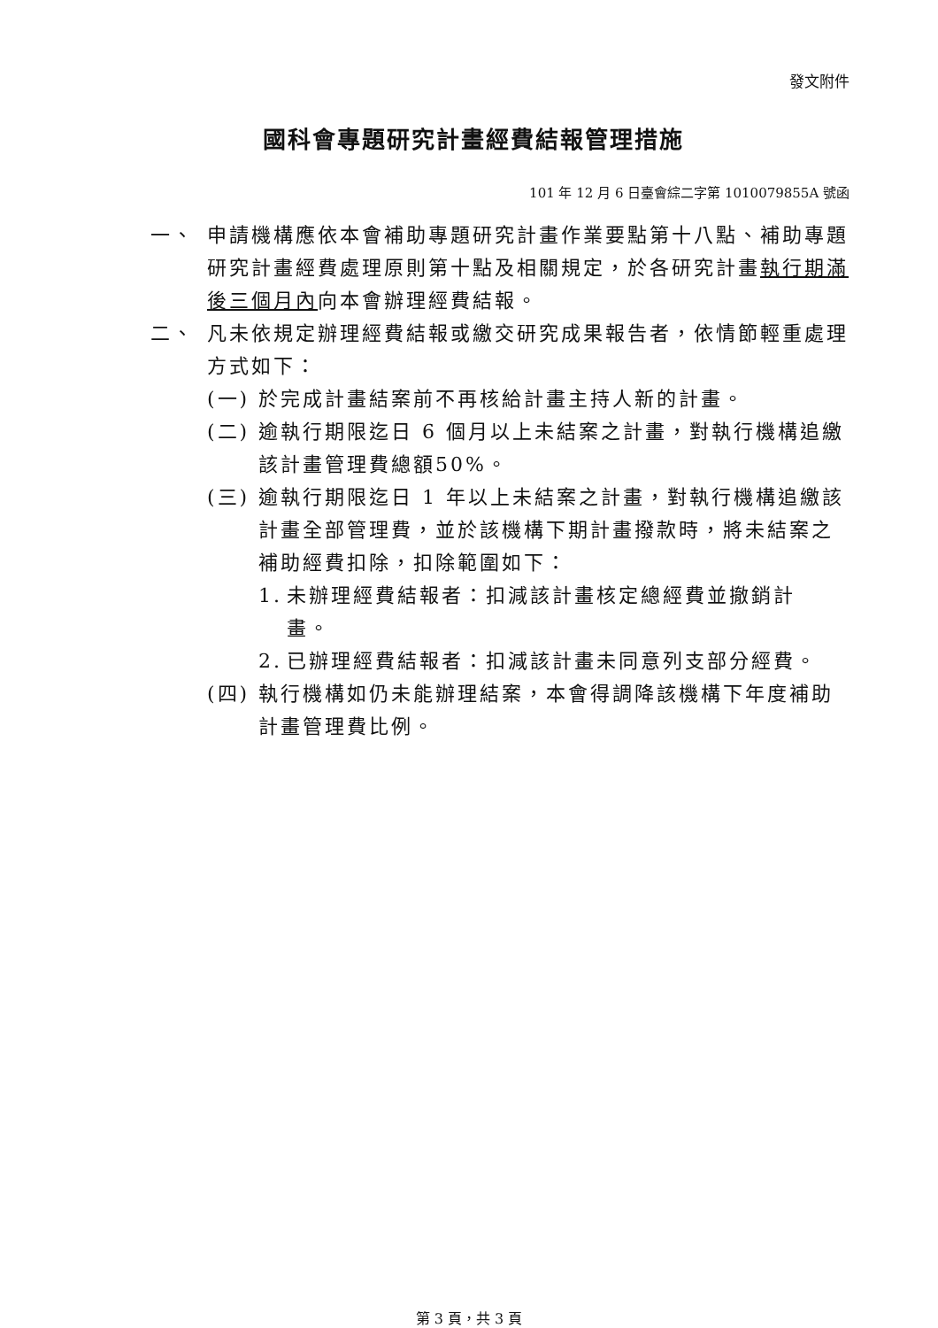發文附件
國科會專題研究計畫經費結報管理措施
101 年 12 月 6 日臺會綜二字第 1010079855A 號函
一、 申請機構應依本會補助專題研究計畫作業要點第十八點、補助專題研究計畫經費處理原則第十點及相關規定，於各研究計畫執行期滿後三個月內向本會辦理經費結報。
二、 凡未依規定辦理經費結報或繳交研究成果報告者，依情節輕重處理方式如下：
(一) 於完成計畫結案前不再核給計畫主持人新的計畫。
(二) 逾執行期限迄日 6 個月以上未結案之計畫，對執行機構追繳該計畫管理費總額50%。
(三) 逾執行期限迄日 1 年以上未結案之計畫，對執行機構追繳該計畫全部管理費，並於該機構下期計畫撥款時，將未結案之補助經費扣除，扣除範圍如下：
1. 未辦理經費結報者：扣減該計畫核定總經費並撤銷計畫。
2. 已辦理經費結報者：扣減該計畫未同意列支部分經費。
(四) 執行機構如仍未能辦理結案，本會得調降該機構下年度補助計畫管理費比例。
第 3 頁，共 3 頁